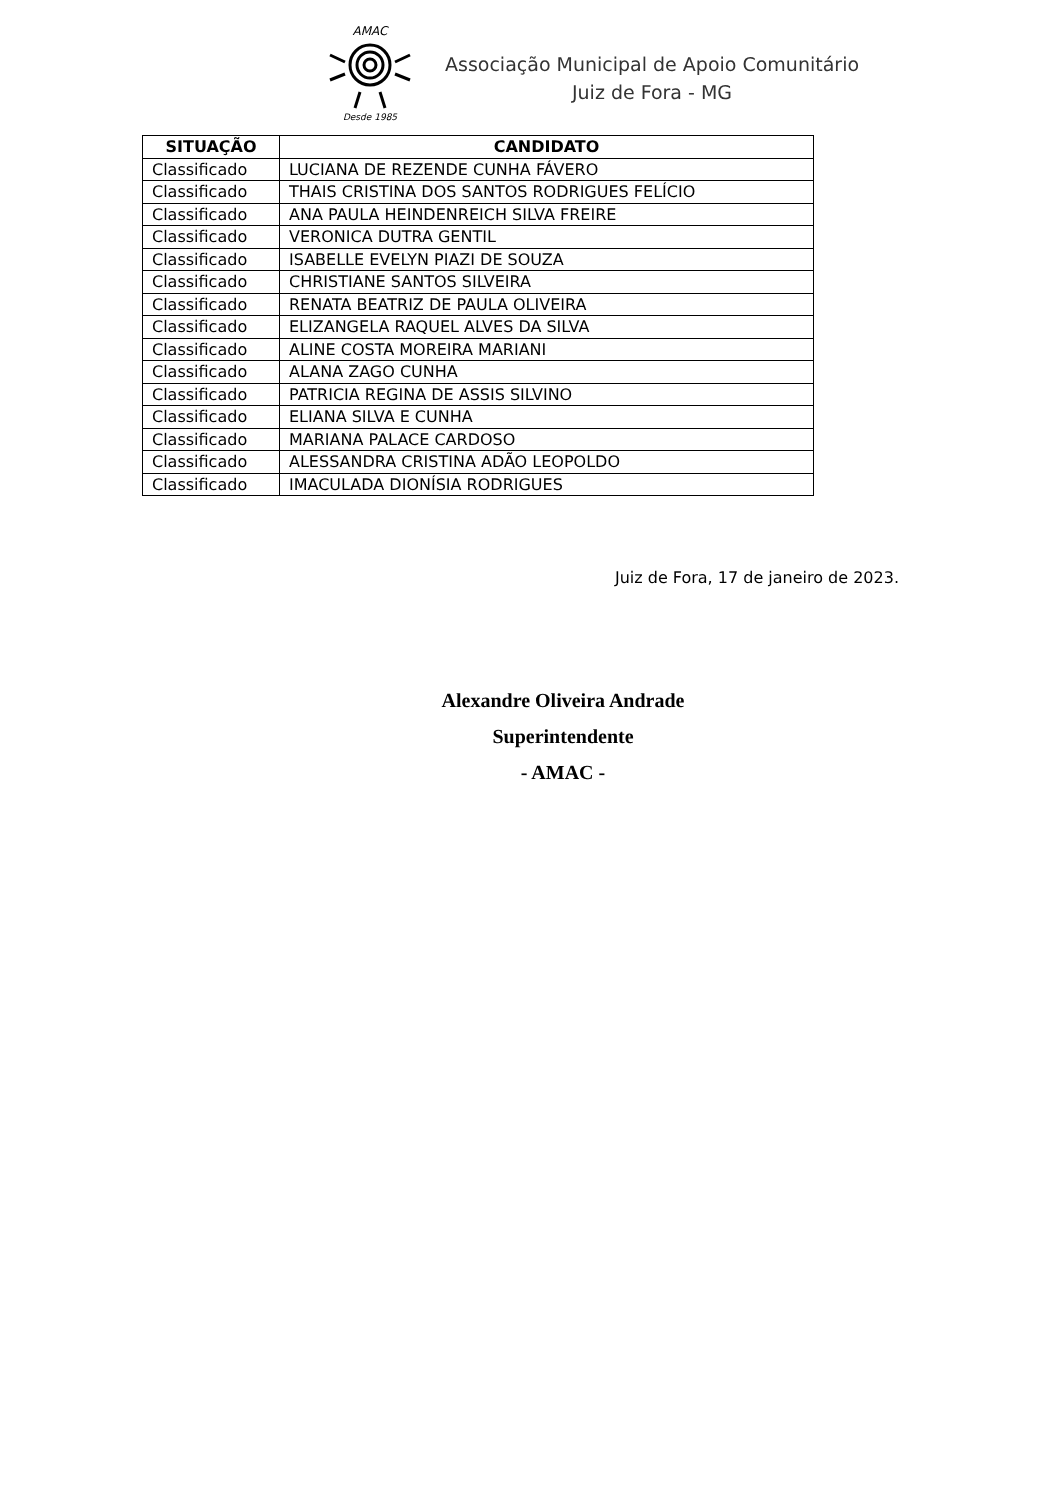AMAC
Desde 1985
Associação Municipal de Apoio Comunitário
Juiz de Fora - MG
| SITUAÇÃO | CANDIDATO |
| --- | --- |
| Classificado | LUCIANA DE REZENDE CUNHA FÁVERO |
| Classificado | THAIS CRISTINA DOS SANTOS RODRIGUES FELÍCIO |
| Classificado | ANA PAULA HEINDENREICH SILVA FREIRE |
| Classificado | VERONICA DUTRA GENTIL |
| Classificado | ISABELLE EVELYN PIAZI DE SOUZA |
| Classificado | CHRISTIANE SANTOS SILVEIRA |
| Classificado | RENATA BEATRIZ DE PAULA OLIVEIRA |
| Classificado | ELIZANGELA RAQUEL ALVES DA SILVA |
| Classificado | ALINE COSTA MOREIRA MARIANI |
| Classificado | ALANA ZAGO CUNHA |
| Classificado | PATRICIA REGINA DE ASSIS SILVINO |
| Classificado | ELIANA SILVA E CUNHA |
| Classificado | MARIANA PALACE CARDOSO |
| Classificado | ALESSANDRA CRISTINA ADÃO LEOPOLDO |
| Classificado | IMACULADA DIONÍSIA RODRIGUES |
Juiz de Fora, 17 de janeiro de 2023.
Alexandre Oliveira Andrade
Superintendente
- AMAC -